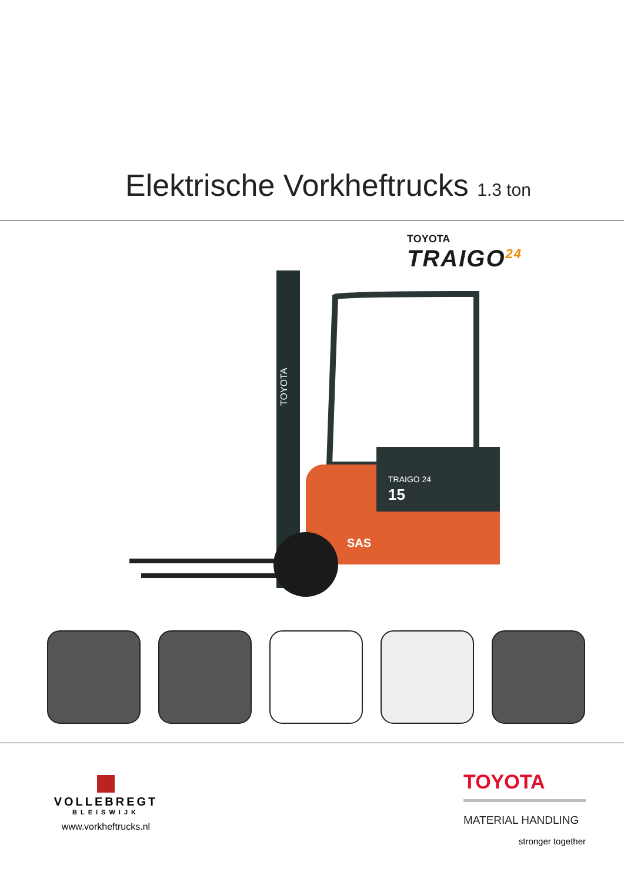Elektrische Vorkheftrucks 1.3 ton
TOYOTA
TRAIGO<sup>24</sup>
TRAIGO 24
15
SAS
TOYOTA
VOLLEBREGT
BLEISWIJK
www.vorkheftrucks.nl
TOYOTA
MATERIAL HANDLING
stronger together